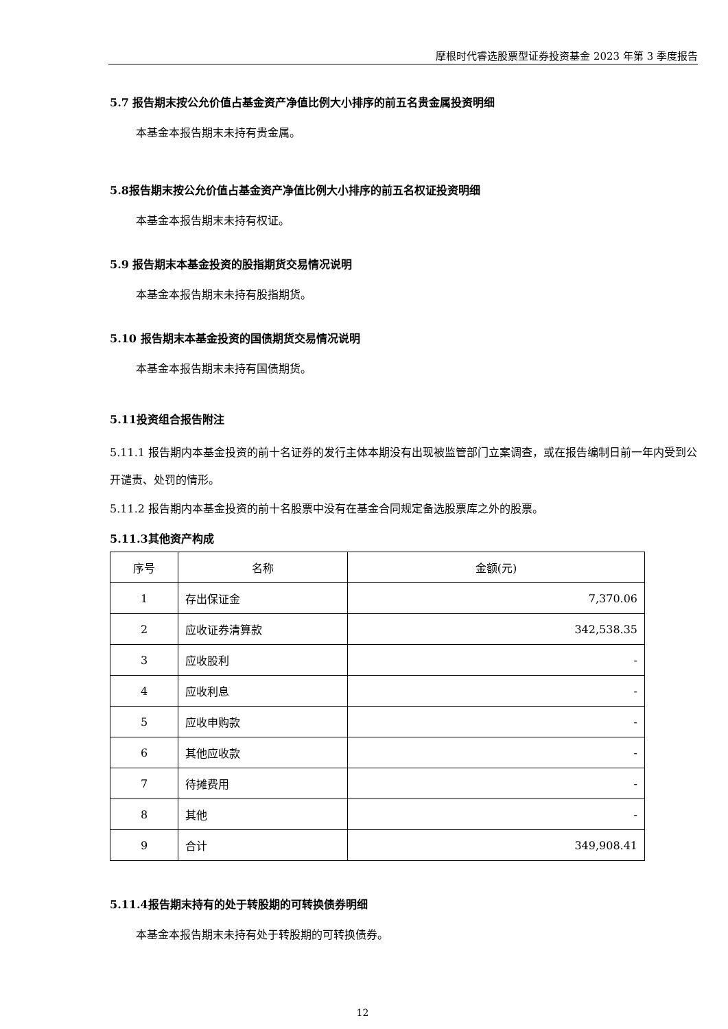摩根时代睿选股票型证券投资基金 2023 年第 3 季度报告
5.7 报告期末按公允价值占基金资产净值比例大小排序的前五名贵金属投资明细
本基金本报告期末未持有贵金属。
5.8报告期末按公允价值占基金资产净值比例大小排序的前五名权证投资明细
本基金本报告期末未持有权证。
5.9 报告期末本基金投资的股指期货交易情况说明
本基金本报告期末未持有股指期货。
5.10 报告期末本基金投资的国债期货交易情况说明
本基金本报告期末未持有国债期货。
5.11投资组合报告附注
5.11.1 报告期内本基金投资的前十名证券的发行主体本期没有出现被监管部门立案调查，或在报告编制日前一年内受到公开谴责、处罚的情形。
5.11.2 报告期内本基金投资的前十名股票中没有在基金合同规定备选股票库之外的股票。
5.11.3其他资产构成
| 序号 | 名称 | 金额(元) |
| --- | --- | --- |
| 1 | 存出保证金 | 7,370.06 |
| 2 | 应收证券清算款 | 342,538.35 |
| 3 | 应收股利 | - |
| 4 | 应收利息 | - |
| 5 | 应收申购款 | - |
| 6 | 其他应收款 | - |
| 7 | 待摊费用 | - |
| 8 | 其他 | - |
| 9 | 合计 | 349,908.41 |
5.11.4报告期末持有的处于转股期的可转换债券明细
本基金本报告期末未持有处于转股期的可转换债券。
12